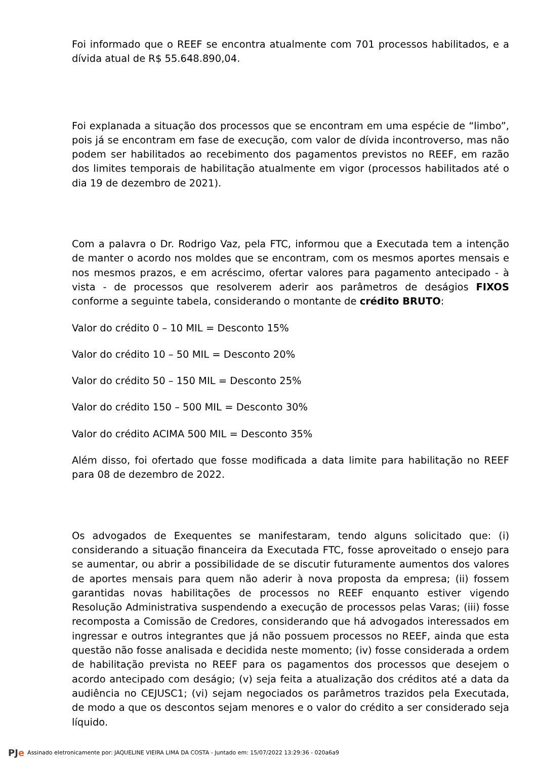Foi informado que o REEF se encontra atualmente com 701 processos habilitados, e a dívida atual de R$ 55.648.890,04.
Foi explanada a situação dos processos que se encontram em uma espécie de “limbo”, pois já se encontram em fase de execução, com valor de dívida incontroverso, mas não podem ser habilitados ao recebimento dos pagamentos previstos no REEF, em razão dos limites temporais de habilitação atualmente em vigor (processos habilitados até o dia 19 de dezembro de 2021).
Com a palavra o Dr. Rodrigo Vaz, pela FTC, informou que a Executada tem a intenção de manter o acordo nos moldes que se encontram, com os mesmos aportes mensais e nos mesmos prazos, e em acréscimo, ofertar valores para pagamento antecipado - à vista - de processos que resolverem aderir aos parâmetros de deságios FIXOS conforme a seguinte tabela, considerando o montante de crédito BRUTO:
Valor do crédito 0 – 10 MIL = Desconto 15%
Valor do crédito 10 – 50 MIL = Desconto 20%
Valor do crédito 50 – 150 MIL = Desconto 25%
Valor do crédito 150 – 500 MIL = Desconto 30%
Valor do crédito ACIMA 500 MIL = Desconto 35%
Além disso, foi ofertado que fosse modificada a data limite para habilitação no REEF para 08 de dezembro de 2022.
Os advogados de Exequentes se manifestaram, tendo alguns solicitado que: (i) considerando a situação financeira da Executada FTC, fosse aproveitado o ensejo para se aumentar, ou abrir a possibilidade de se discutir futuramente aumentos dos valores de aportes mensais para quem não aderir à nova proposta da empresa; (ii) fossem garantidas novas habilitações de processos no REEF enquanto estiver vigendo Resolução Administrativa suspendendo a execução de processos pelas Varas; (iii) fosse recomposta a Comissão de Credores, considerando que há advogados interessados em ingressar e outros integrantes que já não possuem processos no REEF, ainda que esta questão não fosse analisada e decidida neste momento; (iv) fosse considerada a ordem de habilitação prevista no REEF para os pagamentos dos processos que desejem o acordo antecipado com deságio; (v) seja feita a atualização dos créditos até a data da audiência no CEJUSC1; (vi) sejam negociados os parâmetros trazidos pela Executada, de modo a que os descontos sejam menores e o valor do crédito a ser considerado seja líquido.
PJe Assinado eletronicamente por: JAQUELINE VIEIRA LIMA DA COSTA - Juntado em: 15/07/2022 13:29:36 - 020a6a9